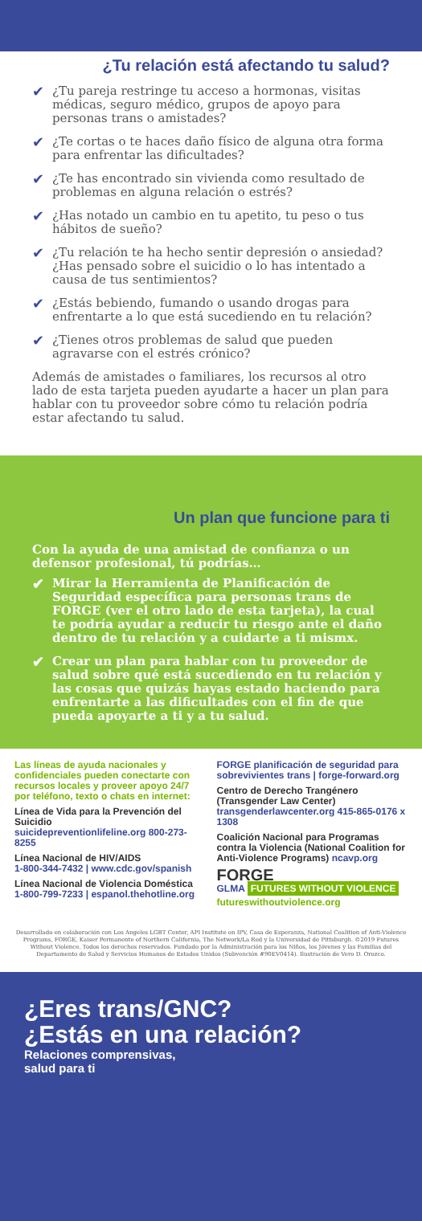¿Tu relación está afectando tu salud?
✔ ¿Tu pareja restringe tu acceso a hormonas, visitas médicas, seguro médico, grupos de apoyo para personas trans o amistades?
✔ ¿Te cortas o te haces daño físico de alguna otra forma para enfrentar las dificultades?
✔ ¿Te has encontrado sin vivienda como resultado de problemas en alguna relación o estrés?
✔ ¿Has notado un cambio en tu apetito, tu peso o tus hábitos de sueño?
✔ ¿Tu relación te ha hecho sentir depresión o ansiedad? ¿Has pensado sobre el suicidio o lo has intentado a causa de tus sentimientos?
✔ ¿Estás bebiendo, fumando o usando drogas para enfrentarte a lo que está sucediendo en tu relación?
✔ ¿Tienes otros problemas de salud que pueden agravarse con el estrés crónico?
Además de amistades o familiares, los recursos al otro lado de esta tarjeta pueden ayudarte a hacer un plan para hablar con tu proveedor sobre cómo tu relación podría estar afectando tu salud.
Un plan que funcione para ti
Con la ayuda de una amistad de confianza o un defensor profesional, tú podrías…
✔ Mirar la Herramienta de Planificación de Seguridad específica para personas trans de FORGE (ver el otro lado de esta tarjeta), la cual te podría ayudar a reducir tu riesgo ante el daño dentro de tu relación y a cuidarte a ti mismx.
✔ Crear un plan para hablar con tu proveedor de salud sobre qué está sucediendo en tu relación y las cosas que quizás hayas estado haciendo para enfrentarte a las dificultades con el fin de que pueda apoyarte a ti y a tu salud.
Las líneas de ayuda nacionales y confidenciales pueden conectarte con recursos locales y proveer apoyo 24/7 por teléfono, texto o chats en internet:
Línea de Vida para la Prevención del Suicidio
suicidepreventionlifeline.org 800-273-8255
Línea Nacional de HIV/AIDS
1-800-344-7432 | www.cdc.gov/spanish
Línea Nacional de Violencia Doméstica
1-800-799-7233 | espanol.thehotline.org
FORGE planificación de seguridad para sobrevivientes trans | forge-forward.org
Centro de Derecho Trangénero (Transgender Law Center)
transgenderlawcenter.org 415-865-0176 x 1308
Coalición Nacional para Programas contra la Violencia (National Coalition for Anti-Violence Programs) ncavp.org
FORGE
GLMA FUTURES WITHOUT VIOLENCE
futureswithoutviolence.org
Desarrollado en colaboración con Los Angeles LGBT Center, API Institute on IPV, Casa de Esperanza, National Coalition of Anti-Violence Programs, FORGE, Kaiser Permanente of Northern California, The Network/La Red y la Universidad de Pittsburgh. ©2019 Futures Without Violence. Todos los derechos reservados. Fundado por la Administración para los Niños, los Jóvenes y las Familias del Departamento de Salud y Servicios Humanos de Estados Unidos (Subvención #90EV0414). Ilustración de Vero D. Orozco.
¿Eres trans/GNC?
¿Estás en una relación?
Relaciones comprensivas,
salud para ti